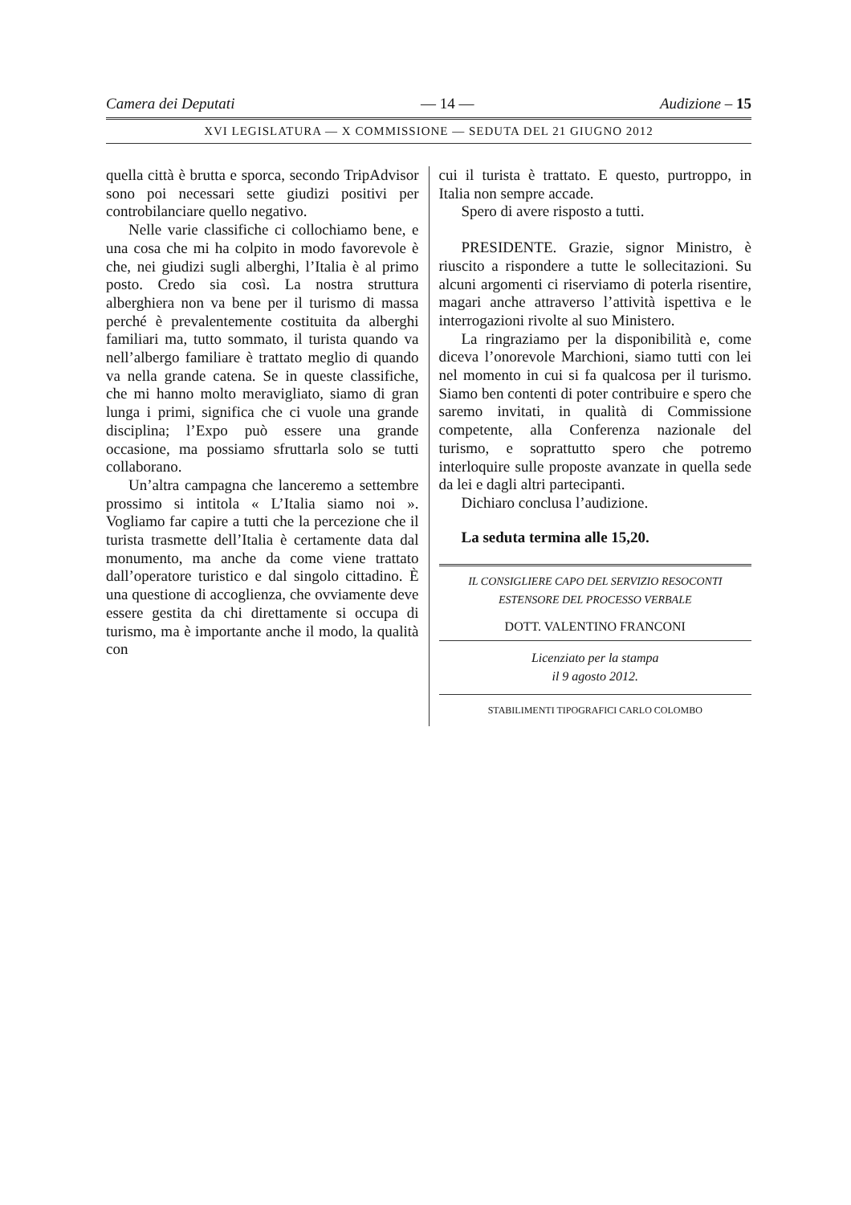Camera dei Deputati — 14 — Audizione – 15
XVI LEGISLATURA — X COMMISSIONE — SEDUTA DEL 21 GIUGNO 2012
quella città è brutta e sporca, secondo TripAdvisor sono poi necessari sette giudizi positivi per controbilanciare quello negativo.
Nelle varie classifiche ci collochiamo bene, e una cosa che mi ha colpito in modo favorevole è che, nei giudizi sugli alberghi, l’Italia è al primo posto. Credo sia così. La nostra struttura alberghiera non va bene per il turismo di massa perché è prevalentemente costituita da alberghi familiari ma, tutto sommato, il turista quando va nell’albergo familiare è trattato meglio di quando va nella grande catena. Se in queste classifiche, che mi hanno molto meravigliato, siamo di gran lunga i primi, significa che ci vuole una grande disciplina; l’Expo può essere una grande occasione, ma possiamo sfruttarla solo se tutti collaborano.
Un’altra campagna che lanceremo a settembre prossimo si intitola « L’Italia siamo noi ». Vogliamo far capire a tutti che la percezione che il turista trasmette dell’Italia è certamente data dal monumento, ma anche da come viene trattato dall’operatore turistico e dal singolo cittadino. È una questione di accoglienza, che ovviamente deve essere gestita da chi direttamente si occupa di turismo, ma è importante anche il modo, la qualità con
cui il turista è trattato. E questo, purtroppo, in Italia non sempre accade.
Spero di avere risposto a tutti.
PRESIDENTE. Grazie, signor Ministro, è riuscito a rispondere a tutte le sollecitazioni. Su alcuni argomenti ci riserviamo di poterla risentire, magari anche attraverso l’attività ispettiva e le interrogazioni rivolte al suo Ministero.
La ringraziamo per la disponibilità e, come diceva l’onorevole Marchioni, siamo tutti con lei nel momento in cui si fa qualcosa per il turismo. Siamo ben contenti di poter contribuire e spero che saremo invitati, in qualità di Commissione competente, alla Conferenza nazionale del turismo, e soprattutto spero che potremo interloquire sulle proposte avanzate in quella sede da lei e dagli altri partecipanti.
Dichiaro conclusa l’audizione.
La seduta termina alle 15,20.
IL CONSIGLIERE CAPO DEL SERVIZIO RESOCONTI
ESTENSORE DEL PROCESSO VERBALE
DOTT. VALENTINO FRANCONI
Licenziato per la stampa
il 9 agosto 2012.
STABILIMENTI TIPOGRAFICI CARLO COLOMBO